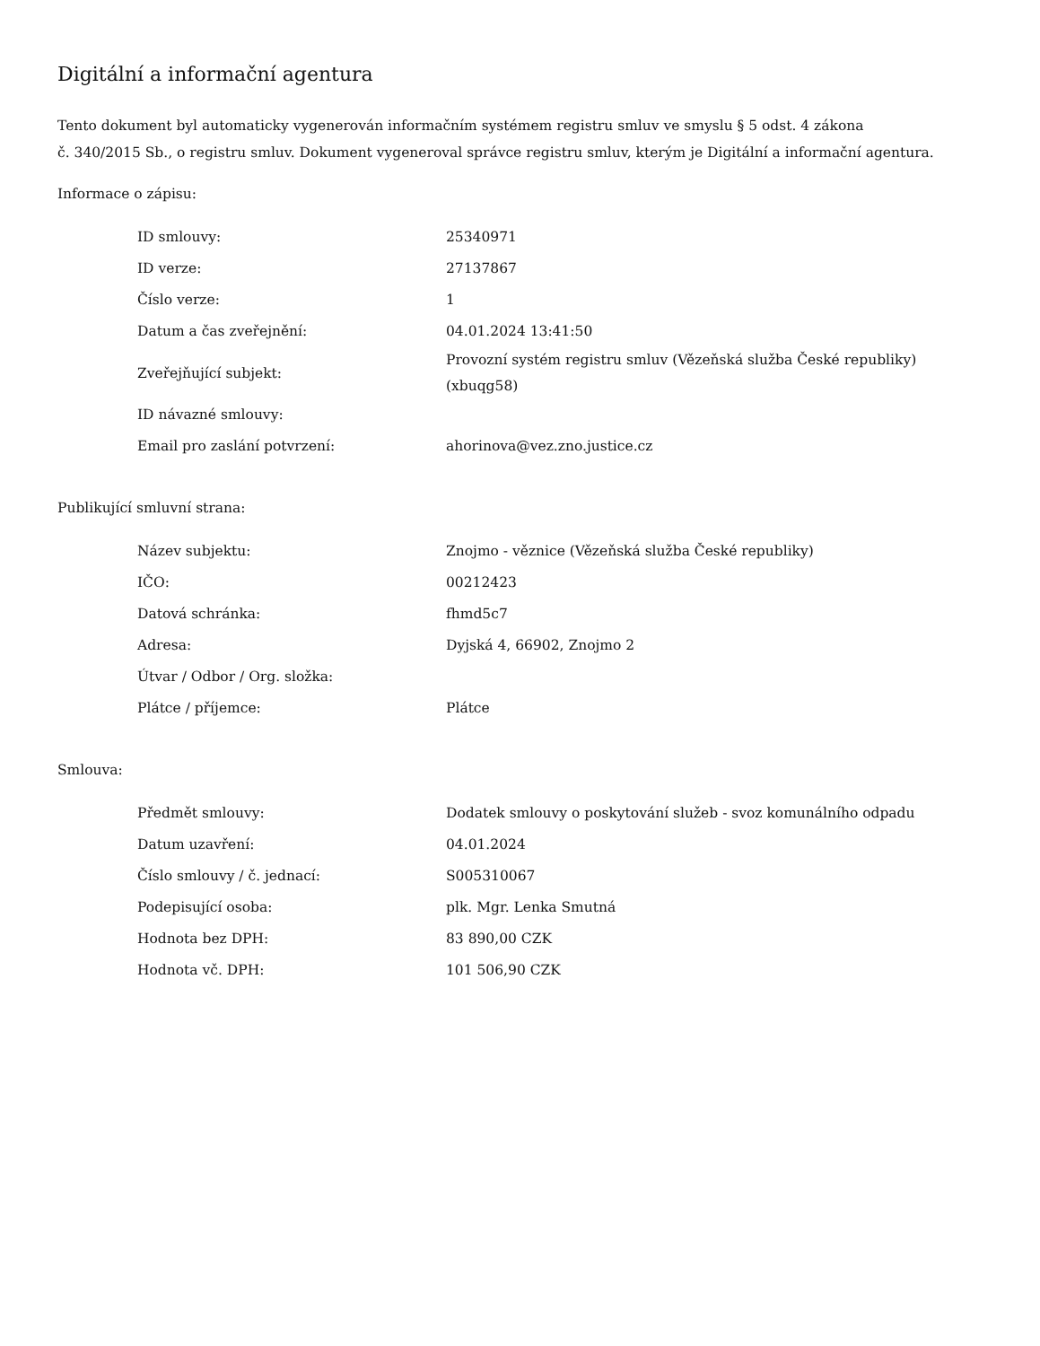Digitální a informační agentura
Tento dokument byl automaticky vygenerován informačním systémem registru smluv ve smyslu § 5 odst. 4 zákona
č. 340/2015 Sb., o registru smluv. Dokument vygeneroval správce registru smluv, kterým je Digitální a informační agentura.
Informace o zápisu:
| ID smlouvy: | 25340971 |
| ID verze: | 27137867 |
| Číslo verze: | 1 |
| Datum a čas zveřejnění: | 04.01.2024 13:41:50 |
| Zveřejňující subjekt: | Provozní systém registru smluv (Vězeňská služba České republiky) (xbuqg58) |
| ID návazné smlouvy: | |
| Email pro zaslání potvrzení: | ahorinova@vez.zno.justice.cz |
Publikující smluvní strana:
| Název subjektu: | Znojmo - věznice (Vězeňská služba České republiky) |
| IČO: | 00212423 |
| Datová schránka: | fhmd5c7 |
| Adresa: | Dyjská 4, 66902, Znojmo 2 |
| Útvar / Odbor / Org. složka: | |
| Plátce / příjemce: | Plátce |
Smlouva:
| Předmět smlouvy: | Dodatek smlouvy o poskytování služeb - svoz komunálního odpadu |
| Datum uzavření: | 04.01.2024 |
| Číslo smlouvy / č. jednací: | S005310067 |
| Podepisující osoba: | plk. Mgr. Lenka Smutná |
| Hodnota bez DPH: | 83 890,00 CZK |
| Hodnota vč. DPH: | 101 506,90 CZK |